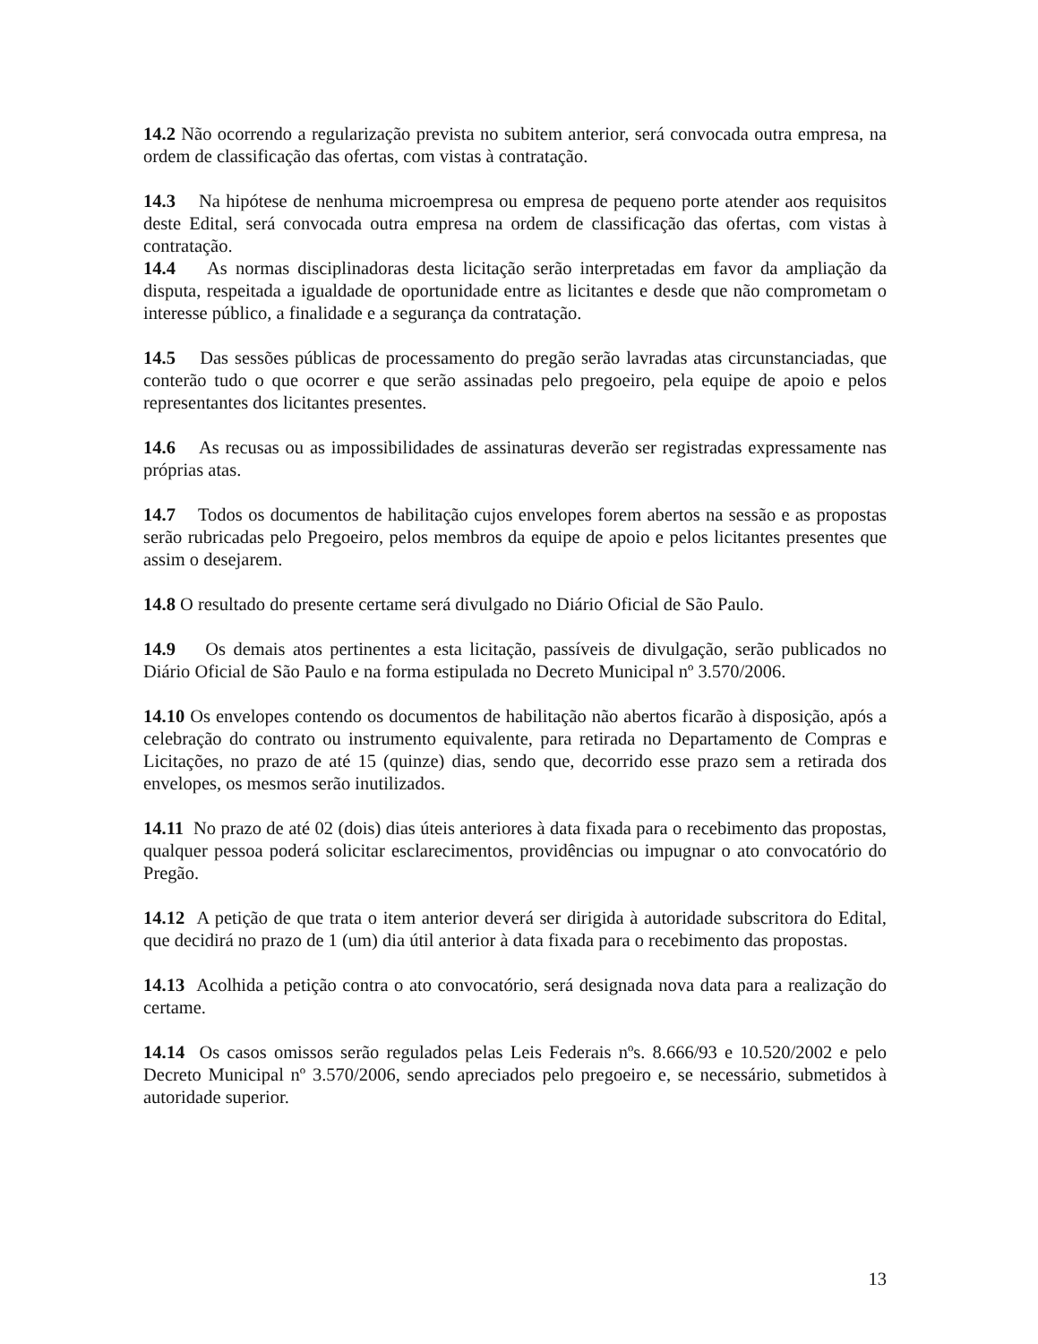14.2 Não ocorrendo a regularização prevista no subitem anterior, será convocada outra empresa, na ordem de classificação das ofertas, com vistas à contratação.
14.3 Na hipótese de nenhuma microempresa ou empresa de pequeno porte atender aos requisitos deste Edital, será convocada outra empresa na ordem de classificação das ofertas, com vistas à contratação.
14.4 As normas disciplinadoras desta licitação serão interpretadas em favor da ampliação da disputa, respeitada a igualdade de oportunidade entre as licitantes e desde que não comprometam o interesse público, a finalidade e a segurança da contratação.
14.5 Das sessões públicas de processamento do pregão serão lavradas atas circunstanciadas, que conterão tudo o que ocorrer e que serão assinadas pelo pregoeiro, pela equipe de apoio e pelos representantes dos licitantes presentes.
14.6 As recusas ou as impossibilidades de assinaturas deverão ser registradas expressamente nas próprias atas.
14.7 Todos os documentos de habilitação cujos envelopes forem abertos na sessão e as propostas serão rubricadas pelo Pregoeiro, pelos membros da equipe de apoio e pelos licitantes presentes que assim o desejarem.
14.8 O resultado do presente certame será divulgado no Diário Oficial de São Paulo.
14.9 Os demais atos pertinentes a esta licitação, passíveis de divulgação, serão publicados no Diário Oficial de São Paulo e na forma estipulada no Decreto Municipal nº 3.570/2006.
14.10 Os envelopes contendo os documentos de habilitação não abertos ficarão à disposição, após a celebração do contrato ou instrumento equivalente, para retirada no Departamento de Compras e Licitações, no prazo de até 15 (quinze) dias, sendo que, decorrido esse prazo sem a retirada dos envelopes, os mesmos serão inutilizados.
14.11 No prazo de até 02 (dois) dias úteis anteriores à data fixada para o recebimento das propostas, qualquer pessoa poderá solicitar esclarecimentos, providências ou impugnar o ato convocatório do Pregão.
14.12 A petição de que trata o item anterior deverá ser dirigida à autoridade subscritora do Edital, que decidirá no prazo de 1 (um) dia útil anterior à data fixada para o recebimento das propostas.
14.13 Acolhida a petição contra o ato convocatório, será designada nova data para a realização do certame.
14.14 Os casos omissos serão regulados pelas Leis Federais nºs. 8.666/93 e 10.520/2002 e pelo Decreto Municipal nº 3.570/2006, sendo apreciados pelo pregoeiro e, se necessário, submetidos à autoridade superior.
13